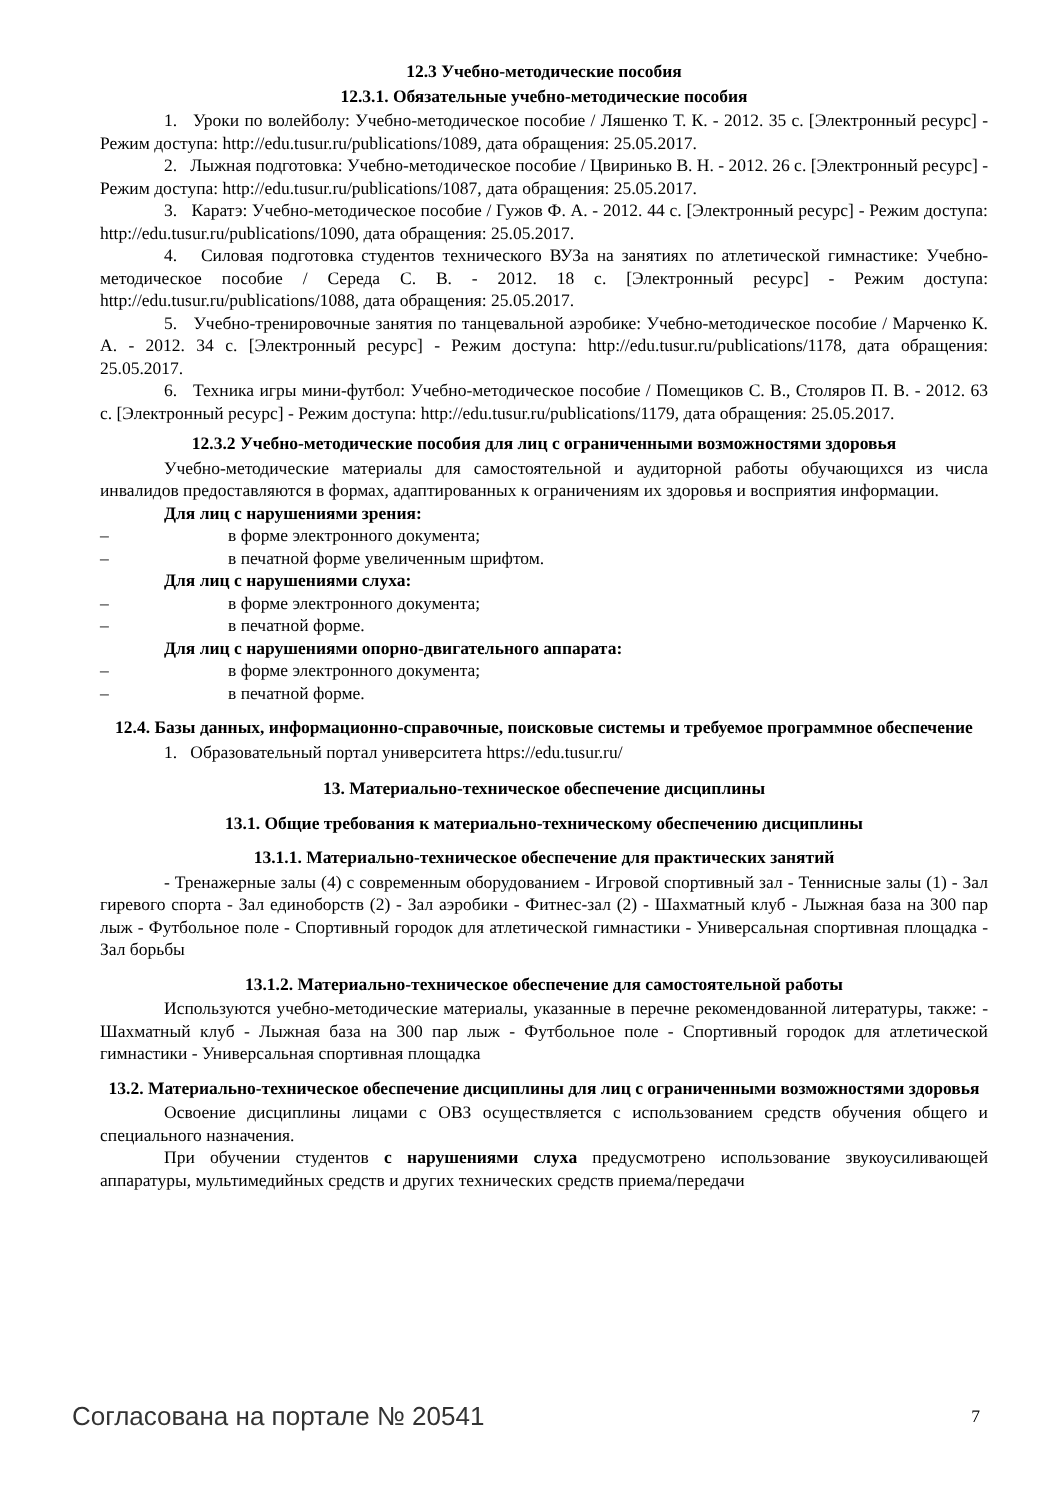12.3 Учебно-методические пособия
12.3.1. Обязательные учебно-методические пособия
1. Уроки по волейболу: Учебно-методическое пособие / Ляшенко Т. К. - 2012. 35 с. [Электронный ресурс] - Режим доступа: http://edu.tusur.ru/publications/1089, дата обращения: 25.05.2017.
2. Лыжная подготовка: Учебно-методическое пособие / Цвиринько В. Н. - 2012. 26 с. [Электронный ресурс] - Режим доступа: http://edu.tusur.ru/publications/1087, дата обращения: 25.05.2017.
3. Каратэ: Учебно-методическое пособие / Гужов Ф. А. - 2012. 44 с. [Электронный ресурс] - Режим доступа: http://edu.tusur.ru/publications/1090, дата обращения: 25.05.2017.
4. Силовая подготовка студентов технического ВУЗа на занятиях по атлетической гимнастике: Учебно-методическое пособие / Середа С. В. - 2012. 18 с. [Электронный ресурс] - Режим доступа: http://edu.tusur.ru/publications/1088, дата обращения: 25.05.2017.
5. Учебно-тренировочные занятия по танцевальной аэробике: Учебно-методическое пособие / Марченко К. А. - 2012. 34 с. [Электронный ресурс] - Режим доступа: http://edu.tusur.ru/publications/1178, дата обращения: 25.05.2017.
6. Техника игры мини-футбол: Учебно-методическое пособие / Помещиков С. В., Столяров П. В. - 2012. 63 с. [Электронный ресурс] - Режим доступа: http://edu.tusur.ru/publications/1179, дата обращения: 25.05.2017.
12.3.2 Учебно-методические пособия для лиц с ограниченными возможностями здоровья
Учебно-методические материалы для самостоятельной и аудиторной работы обучающихся из числа инвалидов предоставляются в формах, адаптированных к ограничениям их здоровья и восприятия информации.
Для лиц с нарушениями зрения:
– в форме электронного документа;
– в печатной форме увеличенным шрифтом.
Для лиц с нарушениями слуха:
– в форме электронного документа;
– в печатной форме.
Для лиц с нарушениями опорно-двигательного аппарата:
– в форме электронного документа;
– в печатной форме.
12.4. Базы данных, информационно-справочные, поисковые системы и требуемое программное обеспечение
1. Образовательный портал университета https://edu.tusur.ru/
13. Материально-техническое обеспечение дисциплины
13.1. Общие требования к материально-техническому обеспечению дисциплины
13.1.1. Материально-техническое обеспечение для практических занятий
- Тренажерные залы (4) с современным оборудованием - Игровой спортивный зал - Теннисные залы (1) - Зал гиревого спорта - Зал единоборств (2) - Зал аэробики - Фитнес-зал (2) - Шахматный клуб - Лыжная база на 300 пар лыж - Футбольное поле - Спортивный городок для атлетической гимнастики - Универсальная спортивная площадка - Зал борьбы
13.1.2. Материально-техническое обеспечение для самостоятельной работы
Используются учебно-методические материалы, указанные в перечне рекомендованной литературы, также: - Шахматный клуб - Лыжная база на 300 пар лыж - Футбольное поле - Спортивный городок для атлетической гимнастики - Универсальная спортивная площадка
13.2. Материально-техническое обеспечение дисциплины для лиц с ограниченными возможностями здоровья
Освоение дисциплины лицами с ОВЗ осуществляется с использованием средств обучения общего и специального назначения.
При обучении студентов с нарушениями слуха предусмотрено использование звукоусиливающей аппаратуры, мультимедийных средств и других технических средств приема/передачи
Согласована на портале № 20541 7